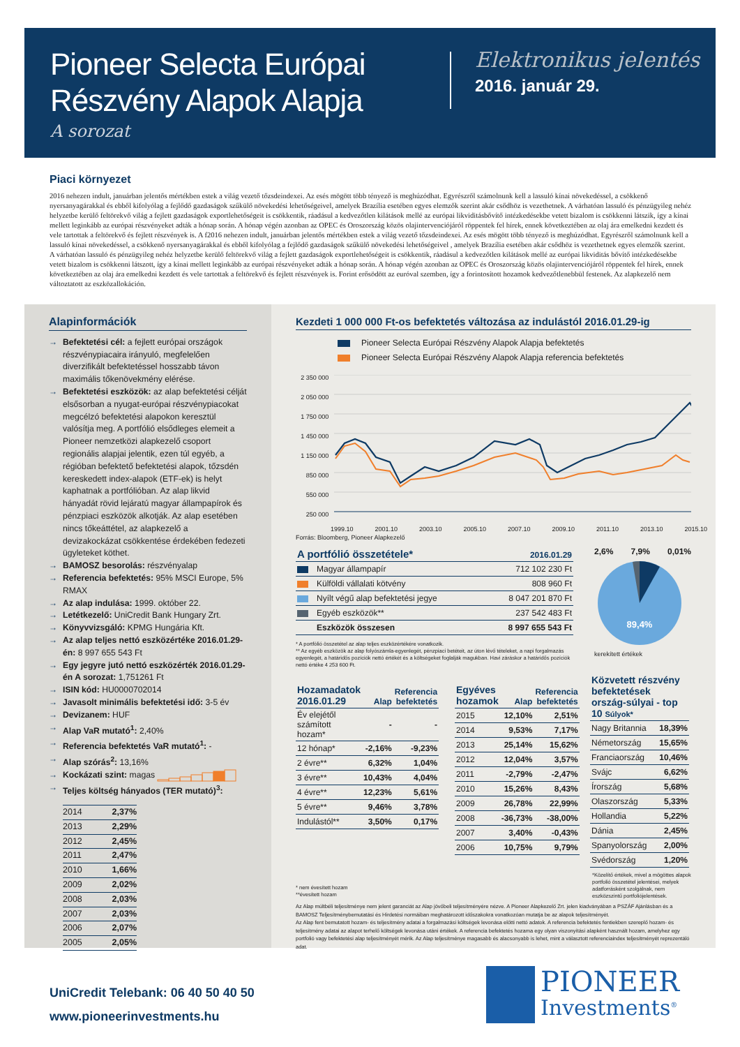Pioneer Selecta Európai
Részvény Alapok Alapja
A sorozat
Elektronikus jelentés
2016. január 29.
Piaci környezet
2016 nehezen indult, januárban jelentős mértékben estek a világ vezető tőzsdeindexei. Az esés mögött több tényező is meghúzódhat. Egyrészről számolnunk kell a lassuló kínai növekedéssel, a csökkenő nyersanyagárakkal és ebből kifolyólag a fejlődő gazdaságok szűkülő növekedési lehetőségeivel, amelyek Brazília esetében egyes elemzők szerint akár csődhöz is vezethetnek. A várhatóan lassuló és pénzügyileg nehéz helyzetbe kerülő feltörekvő világ a fejlett gazdaságok exportlehetőségeit is csökkentik, ráadásul a kedvezőtlen kilátások mellé az európai likviditásbővítő intézkedésekbe vetett bizalom is csökkenni látszik, így a kínai mellett leginkább az európai részvényeket adták a hónap során. A hónap végén azonban az OPEC és Oroszország közös olajintervenciójáról röppentek fel hírek, ennek következtében az olaj ára emelkedni kezdett és vele tartottak a feltörekvő és fejlett részvények is. A f2016 nehezen indult, januárban jelentős mértékben estek a világ vezető tőzsdeindexei. Az esés mögött több tényező is meghúzódhat. Egyrészről számolnunk kell a lassuló kínai növekedéssel, a csökkenő nyersanyagárakkal és ebből kifolyólag a fejlődő gazdaságok szűkülő növekedési lehetőségeivel , amelyek Brazília esetében akár csődhöz is vezethetnek egyes elemzők szerint. A várhatóan lassuló és pénzügyileg nehéz helyzetbe kerülő feltörekvő világ a fejlett gazdaságok exportlehetőségeit is csökkentik, ráadásul a kedvezőtlen kilátások mellé az európai likviditás bővítő intézkedésekbe vetett bizalom is csökkenni látszott, így a kínai mellett leginkább az európai részvényeket adták a hónap során. A hónap végén azonban az OPEC és Oroszország közös olajintervenciójáról röppentek fel hírek, ennek következtében az olaj ára emelkedni kezdett és vele tartottak a feltörekvő és fejlett részvények is. Forint erősödött az euróval szemben, így a forintosított hozamok kedvezőtlenebbül festenek. Az alapkezelő nem változtatott az eszközallokáción.
Alapinformációk
→ Befektetési cél: a fejlett európai országok részvénypiacaira irányuló, megfelelően diverzifikált befektetéssel hosszabb távon maximális tőkenövekmény elérése.
→ Befektetési eszközök: az alap befektetési célját elsősorban a nyugat-európai részvénypiacokat megcélzó befektetési alapokon keresztül valósítja meg. A portfólió elsődleges elemeit a Pioneer nemzetközi alapkezelő csoport regionális alapjai jelentik, ezen túl egyéb, a régióban befektető befektetési alapok, tőzsdén kereskedett index-alapok (ETF-ek) is helyt kaphatnak a portfólióban. Az alap likvid hányadát rövid lejáratú magyar állampapírok és pénzpiaci eszközök alkotják. Az alap esetében nincs tőkeáttétel, az alapkezelő a devizakockázat csökkentése érdekében fedezeti ügyleteket köthet.
→ BAMOSZ besorolás: részvényalap
→ Referencia befektetés: 95% MSCI Europe, 5% RMAX
→ Az alap indulása: 1999. október 22.
→ Letétkezelő: UniCredit Bank Hungary Zrt.
→ Könyvvizsgáló: KPMG Hungária Kft.
→ Az alap teljes nettó eszközértéke 2016.01.29-én: 8 997 655 543 Ft
→ Egy jegyre jutó nettó eszközérték 2016.01.29-én A sorozat: 1,751261 Ft
→ ISIN kód: HU0000702014
→ Javasolt minimális befektetési idő: 3-5 év
→ Devizanem: HUF
→ Alap VaR mutató<sup>1</sup>: 2,40%
→ Referencia befektetés VaR mutató<sup>1</sup>: -
→ Alap szórás<sup>2</sup>: 13,16%
→ Kockázati szint: magas
→ Teljes költség hányados (TER mutató)<sup>3</sup>:
| 2014 | 2,37% |
| 2013 | 2,29% |
| 2012 | 2,45% |
| 2011 | 2,47% |
| 2010 | 1,66% |
| 2009 | 2,02% |
| 2008 | 2,03% |
| 2007 | 2,03% |
| 2006 | 2,07% |
| 2005 | 2,05% |
Kezdeti 1 000 000 Ft-os befektetés változása az indulástól 2016.01.29-ig
Pioneer Selecta Európai Részvény Alapok Alapja befektetés
Pioneer Selecta Európai Részvény Alapok Alapja referencia befektetés
2 350 000
2 050 000
1 750 000
1 450 000
1 150 000
850 000
550 000
250 000
1999.10 2001.10 2003.10 2005.10 2007.10 2009.10 2011.10 2013.10 2015.10
Forrás: Bloomberg, Pioneer Alapkezelő
| A portfólió összetétele* | | 2016.01.29 |
| --- | --- | --- |
| | Magyar állampapír | 712 102 230 Ft |
| | Külföldi vállalati kötvény | 808 960 Ft |
| | Nyílt végű alap befektetési jegye | 8 047 201 870 Ft |
| | Egyéb eszközök** | 237 542 483 Ft |
| | Eszközök összesen | 8 997 655 543 Ft |
* A portfólió összetétel az alap teljes eszközértékére vonatkozik.
** Az egyéb eszközök az alap folyószámla-egyenlegét, pénzpiaci betéteit, az úton lévő tételeket, a napi forgalmazás egyenlegét, a határidős pozíciók nettó értékét és a költségeket foglalják magukban. Havi záráskor a határidős pozíciók nettó értéke 4 253 600 Ft.
2,6% 7,9% 0,01%
89,4%
kerekített értékek
| Hozamadatok 2016.01.29 | Alap | Referencia befektetés |
| --- | --- | --- |
| Év elejétől számított hozam* | - | - |
| 12 hónap* | -2,16% | -9,23% |
| 2 évre** | 6,32% | 1,04% |
| 3 évre** | 10,43% | 4,04% |
| 4 évre** | 12,23% | 5,61% |
| 5 évre** | 9,46% | 3,78% |
| Indulástól** | 3,50% | 0,17% |
| Egyéves hozamok | Alap | Referencia befektetés |
| --- | --- | --- |
| 2015 | 12,10% | 2,51% |
| 2014 | 9,53% | 7,17% |
| 2013 | 25,14% | 15,62% |
| 2012 | 12,04% | 3,57% |
| 2011 | -2,79% | -2,47% |
| 2010 | 15,26% | 8,43% |
| 2009 | 26,78% | 22,99% |
| 2008 | -36,73% | -38,00% |
| 2007 | 3,40% | -0,43% |
| 2006 | 10,75% | 9,79% |
| Közvetett részvény befektetések ország-súlyai - top 10 Súlyok* | |
| --- | --- |
| Nagy Britannia | 18,39% |
| Németország | 15,65% |
| Franciaország | 10,46% |
| Svájc | 6,62% |
| Írország | 5,68% |
| Olaszország | 5,33% |
| Hollandia | 5,22% |
| Dánia | 2,45% |
| Spanyolország | 2,00% |
| Svédország | 1,20% |
* nem évesített hozam
**évesített hozam
*Közelítő értékek, mivel a mögöttes alapok portfolió összetétel jelentései, melyek adatforrásként szolgálnak, nem eszközszintű portfoliójelentések.
Az Alap múltbéli teljesítménye nem jelent garanciát az Alap jövőbeli teljesítményére nézve. A Pioneer Alapkezelő Zrt. jelen kiadványában a PSZÁF Ajánlásban és a BAMOSZ Teljesítménybemutatási és Hirdetési normáiban meghatározott időszakokra vonatkozóan mutatja be az alapok teljesítményét.
Az Alap fent bemutatott hozam- és teljesítmény adatai a forgalmazási költségek levonása előtti nettó adatok. A referencia befektetés fentiekben szereplő hozam- és teljesítmény adatai az alapot terhelő költségek levonása utáni értékek. A referencia befektetés hozama egy olyan viszonyítási alapként használt hozam, amelyhez egy portfolió vagy befektetési alap teljesítményét mérik. Az Alap teljesítménye magasabb és alacsonyabb is lehet, mint a választott referenciaindex teljesítményét reprezentáló adat.
UniCredit Telebank: 06 40 50 40 50
www.pioneerinvestments.hu
PIONEER
Investments<sup>®</sup>